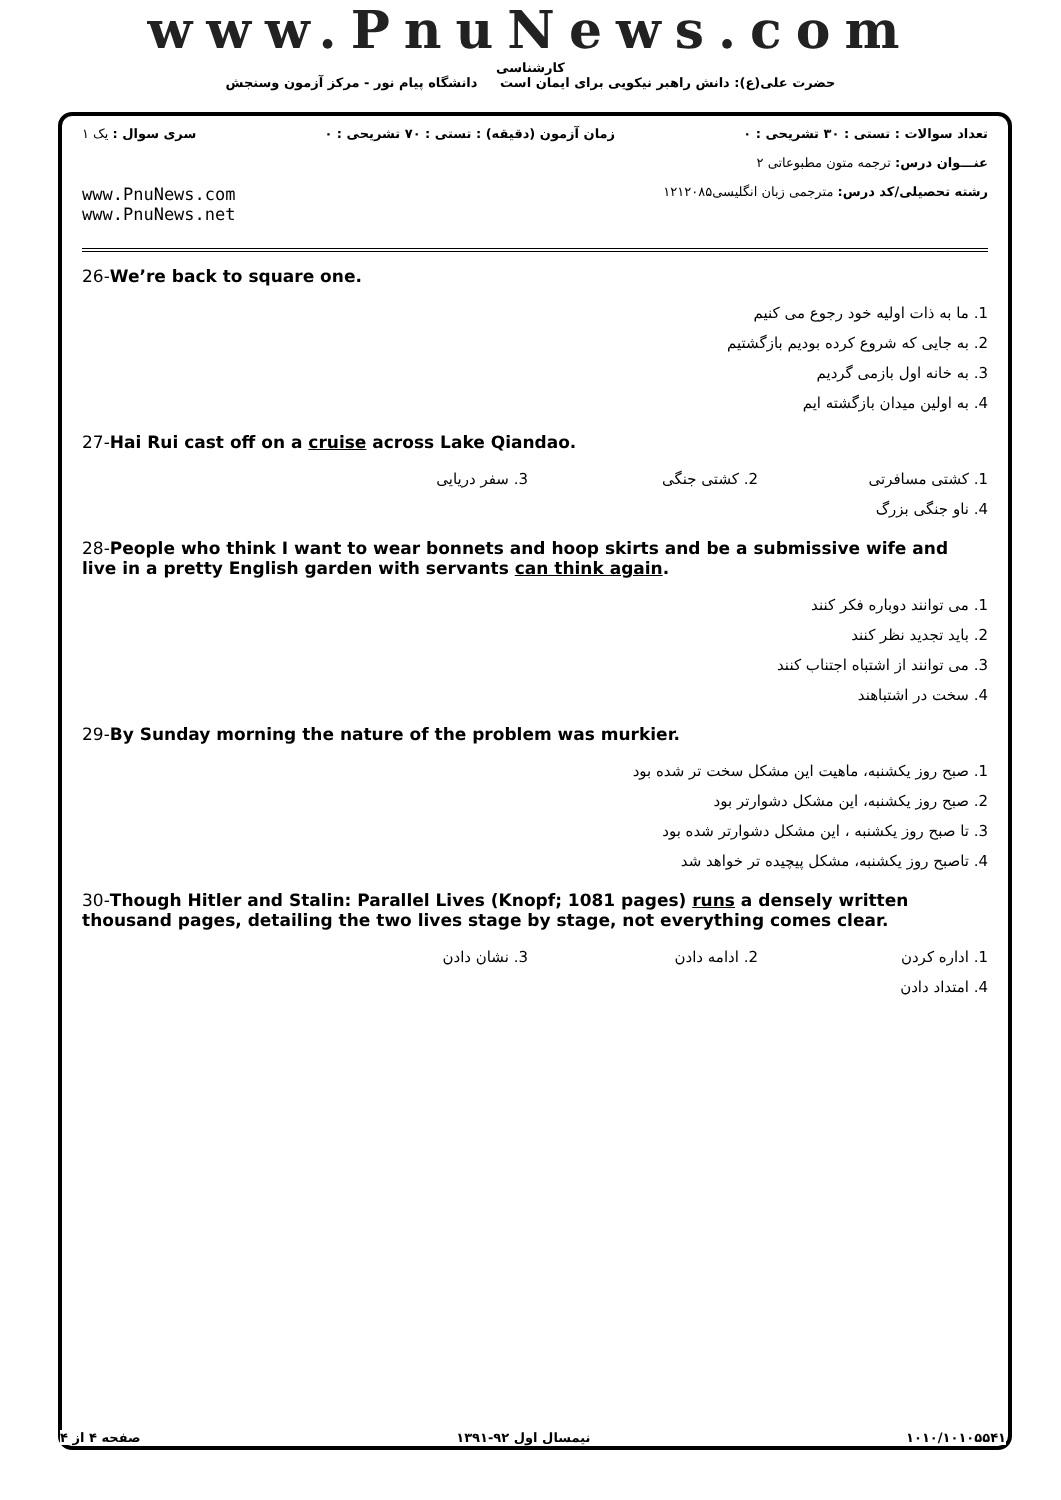www.PnuNews.com
کارشناسی
حضرت علی(ع): دانش راهبر نیکویی برای ایمان است دانشگاه پیام نور - مرکز آزمون وسنجش
تعداد سوالات : تستی : ۳۰ تشریحی : ۰ زمان آزمون (دقیقه) : تستی : ۷۰ تشریحی : ۰ سری سوال : یک ۱
عنـــوان درس: ترجمه متون مطبوعاتی ۲
رشته تحصیلی/کد درس: مترجمی زبان انگلیسی۱۲۱۲۰۸۵ www.PnuNews.com
www.PnuNews.net
26-We’re back to square one.
1. ما به ذات اولیه خود رجوع می کنیم
2. به جایی که شروع کرده بودیم بازگشتیم
3. به خانه اول بازمی گردیم
4. به اولین میدان بازگشته ایم
27-Hai Rui cast off on a cruise across Lake Qiandao.
1. کشتی مسافرتی
2. کشتی جنگی
3. سفر دریایی
4. ناو جنگی بزرگ
28-People who think I want to wear bonnets and hoop skirts and be a submissive wife and live in a pretty English garden with servants can think again.
1. می توانند دوباره فکر کنند
2. باید تجدید نظر کنند
3. می توانند از اشتباه اجتناب کنند
4. سخت در اشتباهند
29-By Sunday morning the nature of the problem was murkier.
1. صبح روز یکشنبه، ماهیت این مشکل سخت تر شده بود
2. صبح روز یکشنبه، این مشکل دشوارتر بود
3. تا صبح روز یکشنبه ، این مشکل دشوارتر شده بود
4. تاصبح روز یکشنبه، مشکل پیچیده تر خواهد شد
30-Though Hitler and Stalin: Parallel Lives (Knopf; 1081 pages) runs a densely written thousand pages, detailing the two lives stage by stage, not everything comes clear.
1. اداره کردن
2. ادامه دادن
3. نشان دادن
4. امتداد دادن
۱۰۱۰/۱۰۱۰۵۵۴۱ نیمسال اول ۹۲-۱۳۹۱ صفحه ۴ از ۴